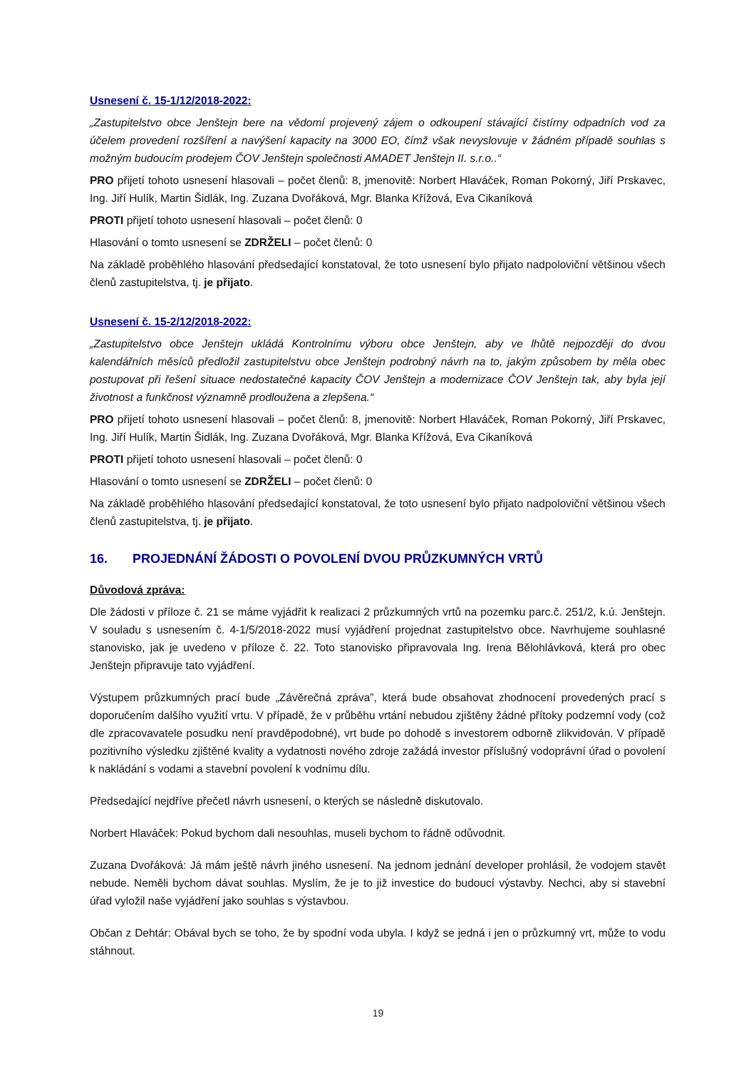Usnesení č. 15-1/12/2018-2022:
„Zastupitelstvo obce Jenštejn bere na vědomí projevený zájem o odkoupení stávající čistírny odpadních vod za účelem provedení rozšíření a navýšení kapacity na 3000 EO, čímž však nevyslovuje v žádném případě souhlas s možným budoucím prodejem ČOV Jenštejn společnosti AMADET Jenštejn II. s.r.o..“
PRO přijetí tohoto usnesení hlasovali – počet členů: 8, jmenovitě: Norbert Hlaváček, Roman Pokorný, Jiří Prskavec, Ing. Jiří Hulík, Martin Šidlák, Ing. Zuzana Dvořáková, Mgr. Blanka Křížová, Eva Cikaníková
PROTI přijetí tohoto usnesení hlasovali – počet členů: 0
Hlasování o tomto usnesení se ZDRŽELI – počet členů: 0
Na základě proběhlého hlasování předsedající konstatoval, že toto usnesení bylo přijato nadpoloviční většinou všech členů zastupitelstva, tj. je přijato.
Usnesení č. 15-2/12/2018-2022:
„Zastupitelstvo obce Jenštejn ukládá Kontrolnímu výboru obce Jenštejn, aby ve lhůtě nejpozději do dvou kalendářních měsíců předložil zastupitelstvu obce Jenštejn podrobný návrh na to, jakým způsobem by měla obec postupovat při řešení situace nedostatečné kapacity ČOV Jenštejn a modernizace ČOV Jenštejn tak, aby byla její životnost a funkčnost významně prodloužena a zlepšena.“
PRO přijetí tohoto usnesení hlasovali – počet členů: 8, jmenovitě: Norbert Hlaváček, Roman Pokorný, Jiří Prskavec, Ing. Jiří Hulík, Martin Šidlák, Ing. Zuzana Dvořáková, Mgr. Blanka Křížová, Eva Cikaníková
PROTI přijetí tohoto usnesení hlasovali – počet členů: 0
Hlasování o tomto usnesení se ZDRŽELI – počet členů: 0
Na základě proběhlého hlasování předsedající konstatoval, že toto usnesení bylo přijato nadpoloviční většinou všech členů zastupitelstva, tj. je přijato.
16. PROJEDNÁNÍ ŽÁDOSTI O POVOLENÍ DVOU PRŮZKUMNÝCH VRTŮ
Důvodová zpráva:
Dle žádosti v příloze č. 21 se máme vyjádřit k realizaci 2 průzkumných vrtů na pozemku parc.č. 251/2, k.ú. Jenštejn. V souladu s usnesením č. 4-1/5/2018-2022 musí vyjádření projednat zastupitelstvo obce. Navrhujeme souhlasné stanovisko, jak je uvedeno v příloze č. 22. Toto stanovisko připravovala Ing. Irena Bělohlávková, která pro obec Jenštejn připravuje tato vyjádření.
Výstupem průzkumných prací bude „Závěrečná zpráva”, která bude obsahovat zhodnocení provedených prací s doporučením dalšího využití vrtu. V případě, že v průběhu vrtání nebudou zjištěny žádné přítoky podzemní vody (což dle zpracovavatele posudku není pravděpodobné), vrt bude po dohodě s investorem odborně zlikvidován. V případě pozitivního výsledku zjištěné kvality a vydatnosti nového zdroje zažádá investor příslušný vodoprávní úřad o povolení k nakládání s vodami a stavební povolení k vodnímu dílu.
Předsedající nejdříve přečetl návrh usnesení, o kterých se následně diskutovalo.
Norbert Hlaváček: Pokud bychom dali nesouhlas, museli bychom to řádně odůvodnit.
Zuzana Dvořáková: Já mám ještě návrh jiného usnesení. Na jednom jednání developer prohlásil, že vodojem stavět nebude. Neměli bychom dávat souhlas. Myslím, že je to již investice do budoucí výstavby. Nechci, aby si stavební úřad vyložil naše vyjádření jako souhlas s výstavbou.
Občan z Dehtár: Obával bych se toho, že by spodní voda ubyla. I když se jedná i jen o průzkumný vrt, může to vodu stáhnout.
19